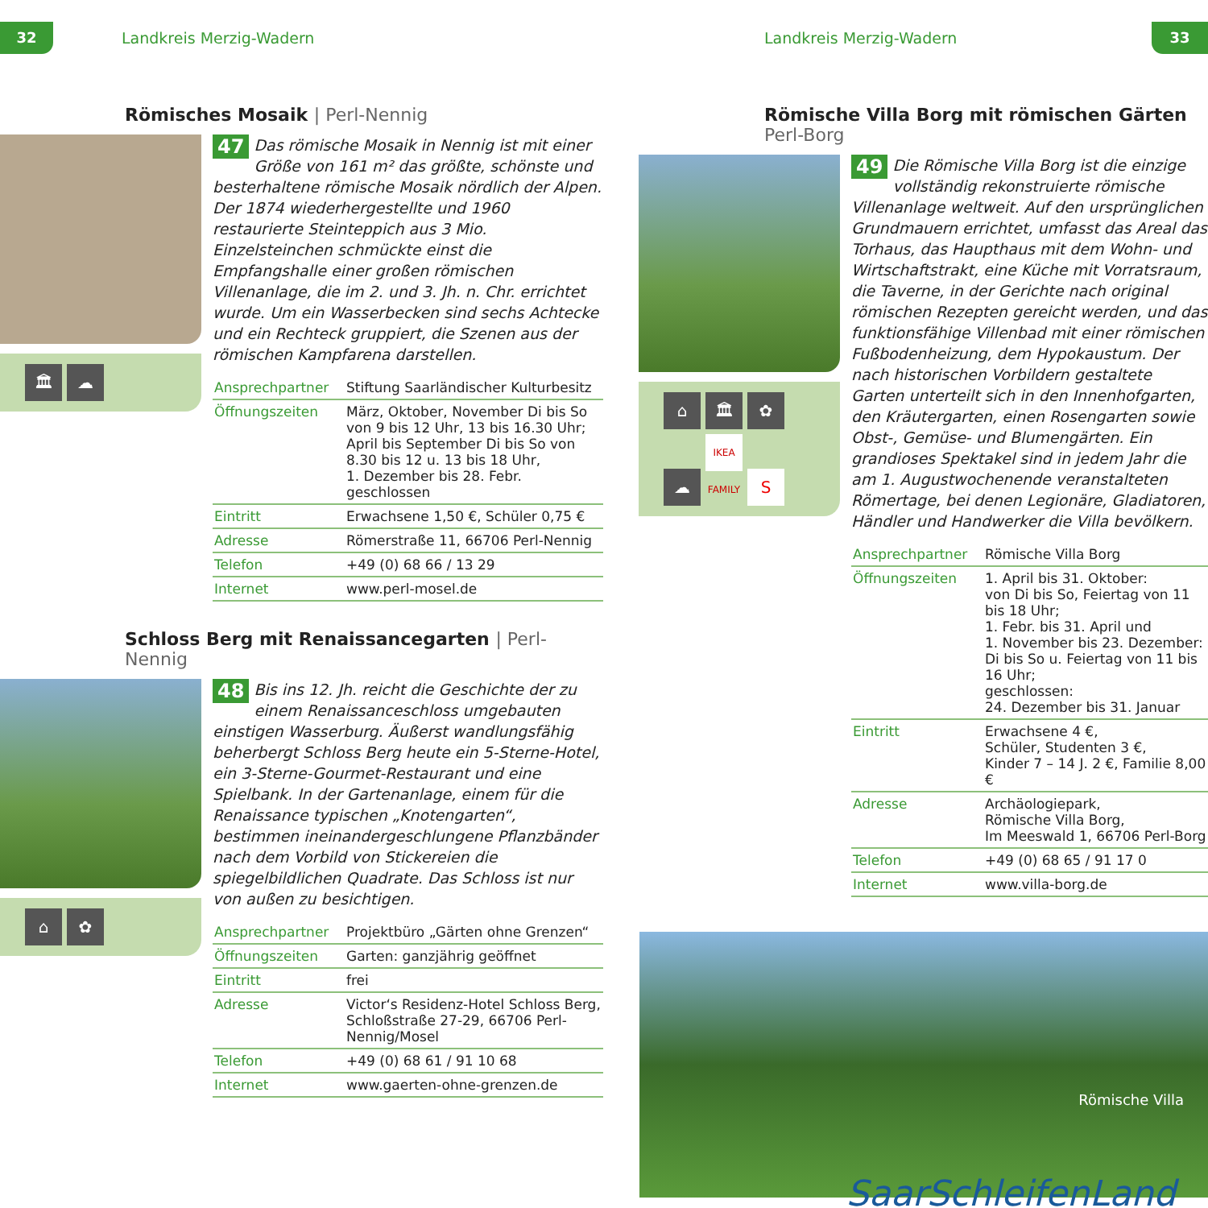32
Landkreis Merzig-Wadern
Römisches Mosaik | Perl-Nennig
🏛 ☁
47 Das römische Mosaik in Nennig ist mit einer Größe von 161 m² das größte, schönste und besterhaltene römische Mosaik nördlich der Alpen. Der 1874 wiederhergestellte und 1960 restaurierte Steinteppich aus 3 Mio. Einzelsteinchen schmückte einst die Empfangshalle einer großen römischen Villenanlage, die im 2. und 3. Jh. n. Chr. errichtet wurde. Um ein Wasserbecken sind sechs Achtecke und ein Rechteck gruppiert, die Szenen aus der römischen Kampfarena darstellen.
| Ansprechpartner | Stiftung Saarländischer Kulturbesitz |
| Öffnungszeiten | März, Oktober, November Di bis So von 9 bis 12 Uhr, 13 bis 16.30 Uhr; April bis September Di bis So von 8.30 bis 12 u. 13 bis 18 Uhr, 1. Dezember bis 28. Febr. geschlossen |
| Eintritt | Erwachsene 1,50 €, Schüler 0,75 € |
| Adresse | Römerstraße 11, 66706 Perl-Nennig |
| Telefon | +49 (0) 68 66 / 13 29 |
| Internet | www.perl-mosel.de |
Schloss Berg mit Renaissancegarten | Perl-Nennig
⌂ ✿
48 Bis ins 12. Jh. reicht die Geschichte der zu einem Renaissanceschloss umgebauten einstigen Wasserburg. Äußerst wandlungsfähig beherbergt Schloss Berg heute ein 5-Sterne-Hotel, ein 3-Sterne-Gourmet-Restaurant und eine Spielbank. In der Gartenanlage, einem für die Renaissance typischen „Knotengarten“, bestimmen ineinandergeschlungene Pflanzbänder nach dem Vorbild von Stickereien die spiegelbildlichen Quadrate. Das Schloss ist nur von außen zu besichtigen.
| Ansprechpartner | Projektbüro „Gärten ohne Grenzen“ |
| Öffnungszeiten | Garten: ganzjährig geöffnet |
| Eintritt | frei |
| Adresse | Victor‘s Residenz-Hotel Schloss Berg, Schloßstraße 27-29, 66706 Perl-Nennig/Mosel |
| Telefon | +49 (0) 68 61 / 91 10 68 |
| Internet | www.gaerten-ohne-grenzen.de |
Landkreis Merzig-Wadern
33
Römische Villa Borg mit römischen Gärten
Perl-Borg
⌂ 🏛 ✿ ☁ IKEA FAMILY S
49 Die Römische Villa Borg ist die einzige vollständig rekonstruierte römische Villenanlage weltweit. Auf den ursprünglichen Grundmauern errichtet, umfasst das Areal das Torhaus, das Haupthaus mit dem Wohn- und Wirtschaftstrakt, eine Küche mit Vorratsraum, die Taverne, in der Gerichte nach original römischen Rezepten gereicht werden, und das funktionsfähige Villenbad mit einer römischen Fußbodenheizung, dem Hypokaustum. Der nach historischen Vorbildern gestaltete Garten unterteilt sich in den Innenhofgarten, den Kräutergarten, einen Rosengarten sowie Obst-, Gemüse- und Blumengärten. Ein grandioses Spektakel sind in jedem Jahr die am 1. Augustwochenende veranstalteten Römertage, bei denen Legionäre, Gladiatoren, Händler und Handwerker die Villa bevölkern.
| Ansprechpartner | Römische Villa Borg |
| Öffnungszeiten | 1. April bis 31. Oktober: von Di bis So, Feiertag von 11 bis 18 Uhr; 1. Febr. bis 31. April und 1. November bis 23. Dezember: Di bis So u. Feiertag von 11 bis 16 Uhr; geschlossen: 24. Dezember bis 31. Januar |
| Eintritt | Erwachsene 4 €, Schüler, Studenten 3 €, Kinder 7 – 14 J. 2 €, Familie 8,00 € |
| Adresse | Archäologiepark, Römische Villa Borg, Im Meeswald 1, 66706 Perl-Borg |
| Telefon | +49 (0) 68 65 / 91 17 0 |
| Internet | www.villa-borg.de |
Römische Villa
SaarSchleifenLand